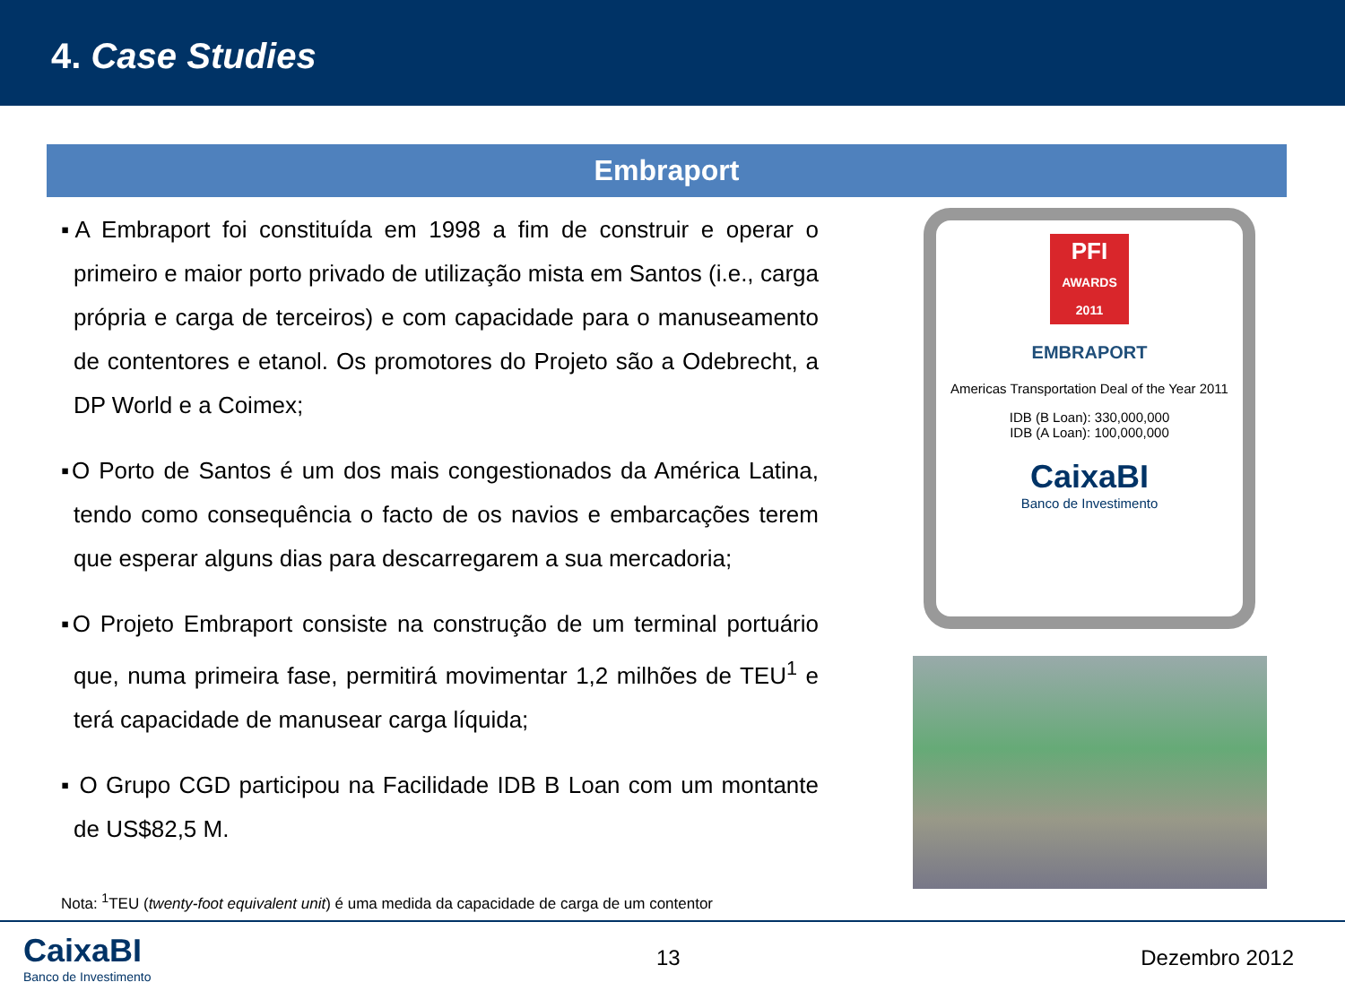4. Case Studies
Embraport
▪A Embraport foi constituída em 1998 a fim de construir e operar o primeiro e maior porto privado de utilização mista em Santos (i.e., carga própria e carga de terceiros) e com capacidade para o manuseamento de contentores e etanol. Os promotores do Projeto são a Odebrecht, a DP World e a Coimex;
▪O Porto de Santos é um dos mais congestionados da América Latina, tendo como consequência o facto de os navios e embarcações terem que esperar alguns dias para descarregarem a sua mercadoria;
▪O Projeto Embraport consiste na construção de um terminal portuário que, numa primeira fase, permitirá movimentar 1,2 milhões de TEU<sup>1</sup> e terá capacidade de manusear carga líquida;
▪ O Grupo CGD participou na Facilidade IDB B Loan com um montante de US$82,5 M.
PFI
AWARDS 2011
EMBRAPORT
Americas Transportation Deal of the Year 2011
IDB (B Loan): 330,000,000
IDB (A Loan): 100,000,000
CaixaBI
Banco de Investimento
Nota: <sup>1</sup>TEU (twenty-foot equivalent unit) é uma medida da capacidade de carga de um contentor
CaixaBI
Banco de Investimento
13 Dezembro 2012